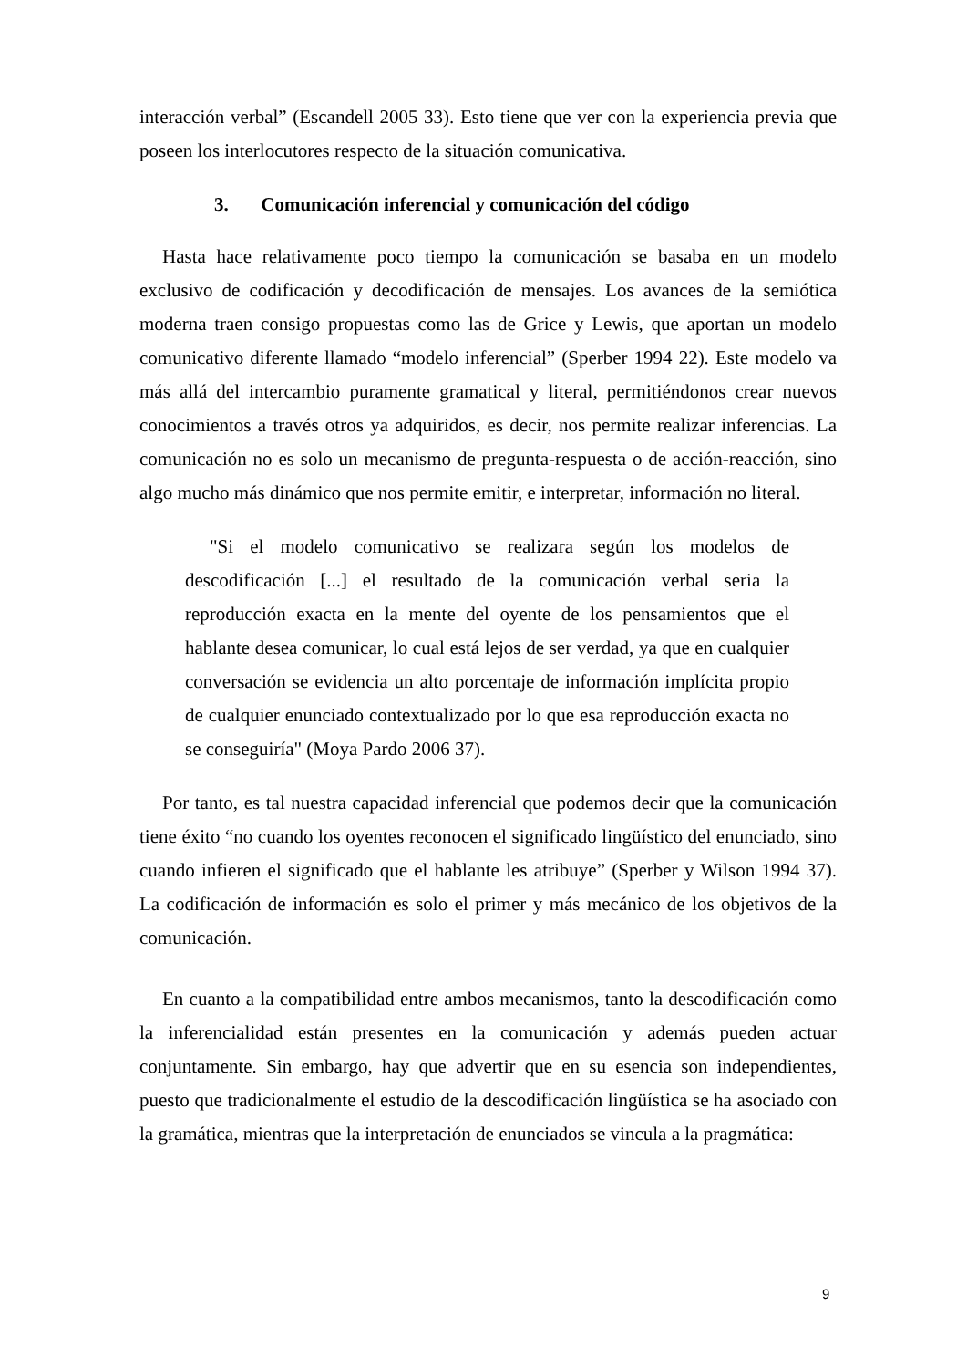interacción verbal” (Escandell 2005 33). Esto tiene que ver con la experiencia previa que poseen los interlocutores respecto de la situación comunicativa.
3. Comunicación inferencial y comunicación del código
Hasta hace relativamente poco tiempo la comunicación se basaba en un modelo exclusivo de codificación y decodificación de mensajes. Los avances de la semiótica moderna traen consigo propuestas como las de Grice y Lewis, que aportan un modelo comunicativo diferente llamado “modelo inferencial” (Sperber 1994 22). Este modelo va más allá del intercambio puramente gramatical y literal, permitiéndonos crear nuevos conocimientos a través otros ya adquiridos, es decir, nos permite realizar inferencias. La comunicación no es solo un mecanismo de pregunta-respuesta o de acción-reacción, sino algo mucho más dinámico que nos permite emitir, e interpretar, información no literal.
"Si el modelo comunicativo se realizara según los modelos de descodificación [...] el resultado de la comunicación verbal seria la reproducción exacta en la mente del oyente de los pensamientos que el hablante desea comunicar, lo cual está lejos de ser verdad, ya que en cualquier conversación se evidencia un alto porcentaje de información implícita propio de cualquier enunciado contextualizado por lo que esa reproducción exacta no se conseguiría" (Moya Pardo 2006 37).
Por tanto, es tal nuestra capacidad inferencial que podemos decir que la comunicación tiene éxito “no cuando los oyentes reconocen el significado lingüístico del enunciado, sino cuando infieren el significado que el hablante les atribuye” (Sperber y Wilson 1994 37). La codificación de información es solo el primer y más mecánico de los objetivos de la comunicación.
En cuanto a la compatibilidad entre ambos mecanismos, tanto la descodificación como la inferencialidad están presentes en la comunicación y además pueden actuar conjuntamente. Sin embargo, hay que advertir que en su esencia son independientes, puesto que tradicionalmente el estudio de la descodificación lingüística se ha asociado con la gramática, mientras que la interpretación de enunciados se vincula a la pragmática:
9